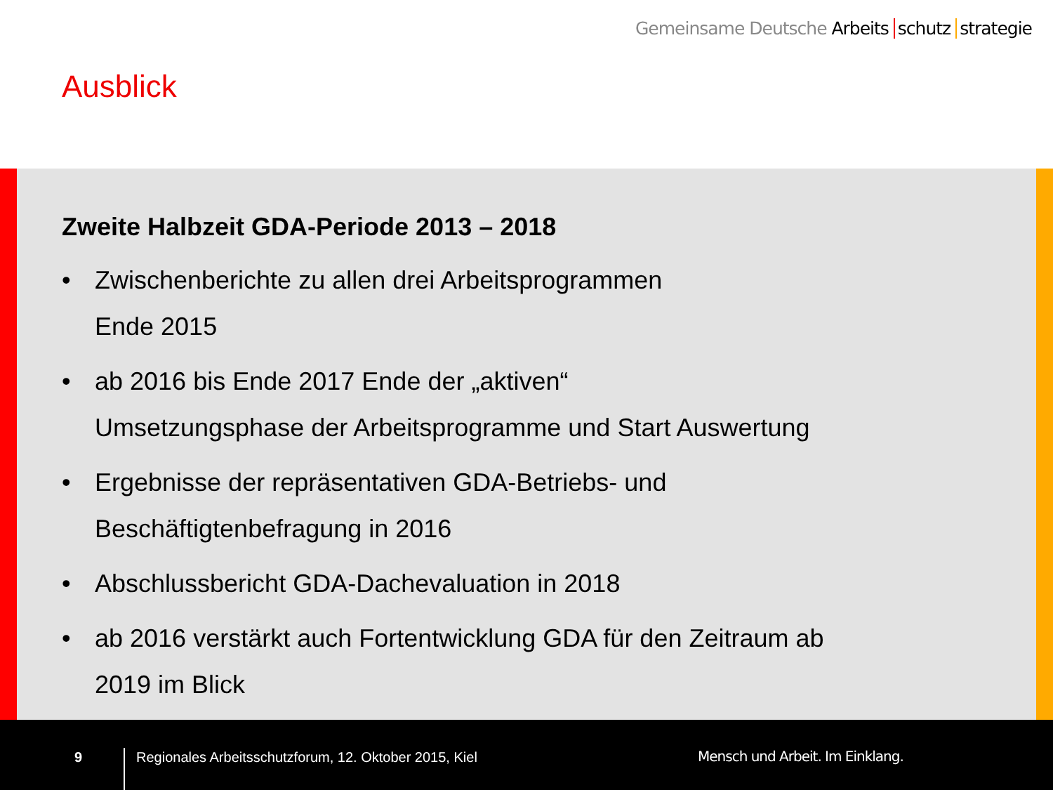Gemeinsame Deutsche Arbeits schutz strategie
Ausblick
Zweite Halbzeit GDA-Periode 2013 – 2018
• Zwischenberichte zu allen drei Arbeitsprogrammen
Ende 2015
• ab 2016 bis Ende 2017 Ende der „aktiven“
Umsetzungsphase der Arbeitsprogramme und Start Auswertung
• Ergebnisse der repräsentativen GDA-Betriebs- und
Beschäftigtenbefragung in 2016
• Abschlussbericht GDA-Dachevaluation in 2018
• ab 2016 verstärkt auch Fortentwicklung GDA für den Zeitraum ab
2019 im Blick
9
Regionales Arbeitsschutzforum, 12. Oktober 2015, Kiel
Mensch und Arbeit. Im Einklang.